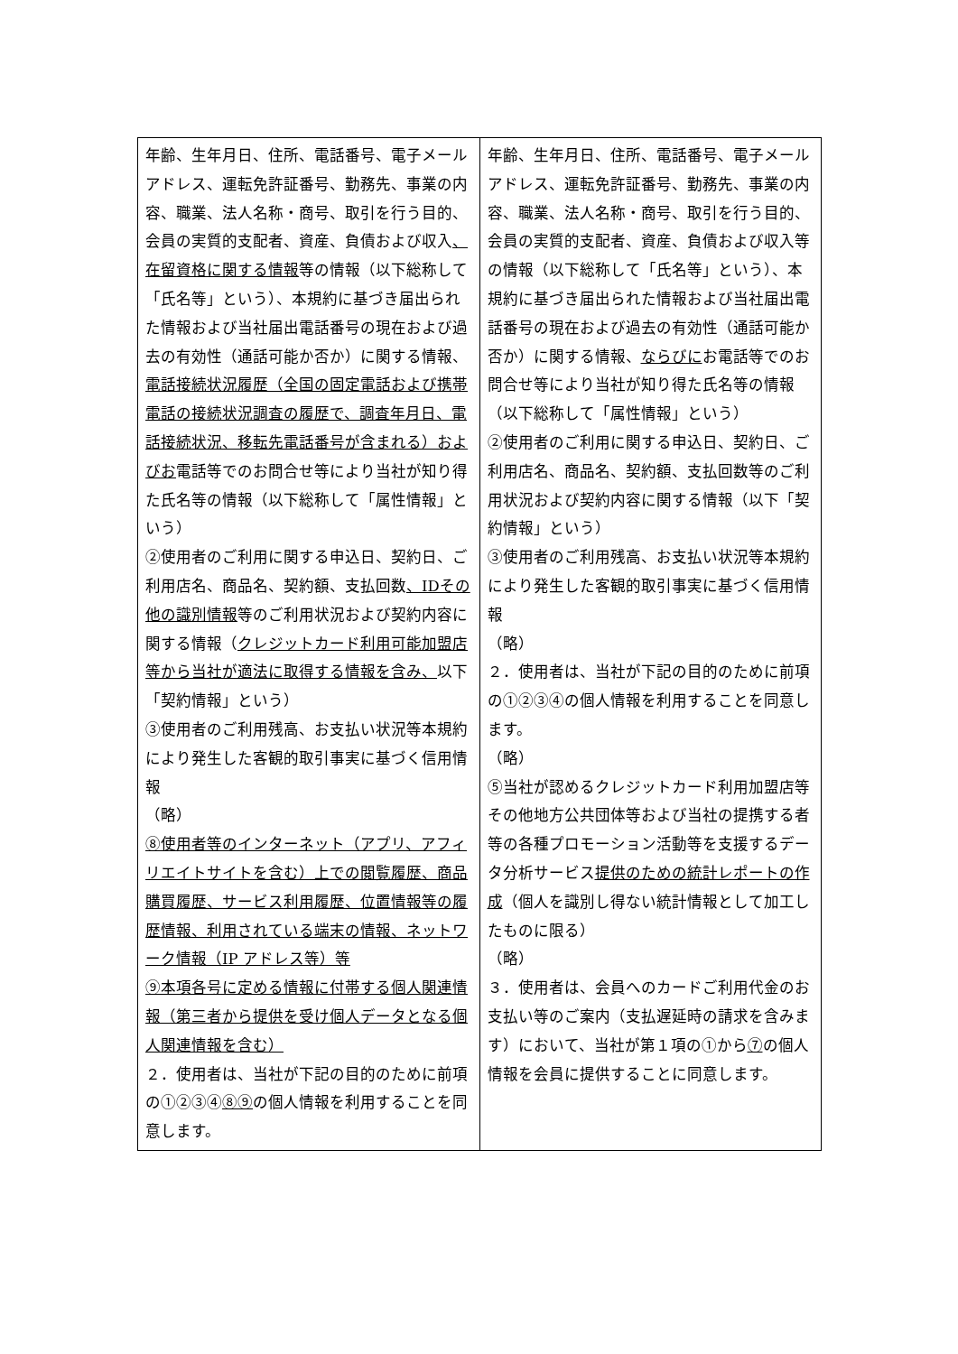| 年齢、生年月日、住所、電話番号、電子メールアドレス、運転免許証番号、勤務先、事業の内容、職業、法人名称・商号、取引を行う目的、会員の実質的支配者、資産、負債および収入 、在留資格に関する情報 等の情報（以下総称して「氏名等」という）、本規約に基づき届出られた情報および当社届出電話番号の現在および過去の有効性（通話可能か否か）に関する情報、 電話接続状況履歴（全国の固定電話および携帯電話の接続状況調査の履歴で、調査年月日、電話接続状況、移転先電話番号が含まれる）およびお 電話等でのお問合せ等により当社が知り得た氏名等の情報（以下総称して「属性情報」という） ②使用者のご利用に関する申込日、契約日、ご利用店名、商品名、契約額、支払回数 、IDその他の識別情報 等のご利用状況および契約内容に関する情報（ クレジットカード利用可能加盟店等から当社が適法に取得する情報を含み、 以下「契約情報」という） ③使用者のご利用残高、お支払い状況等本規約により発生した客観的取引事実に基づく信用情報 （略） ⑧使用者等のインターネット（アプリ、アフィリエイトサイトを含む）上での閲覧履歴、商品購買履歴、サービス利用履歴、位置情報等の履歴情報、利用されている端末の情報、ネットワーク情報（IP アドレス等）等 ⑨本項各号に定める情報に付帯する個人関連情報（第三者から提供を受け個人データとなる個人関連情報を含む） ２．使用者は、当社が下記の目的のために前項の①②③④ ⑧⑨ の個人情報を利用することを同意します。 | 年齢、生年月日、住所、電話番号、電子メールアドレス、運転免許証番号、勤務先、事業の内容、職業、法人名称・商号、取引を行う目的、会員の実質的支配者、資産、負債および収入等の情報（以下総称して「氏名等」という）、本規約に基づき届出られた情報および当社届出電話番号の現在および過去の有効性（通話可能か否か）に関する情報、 ならびに お電話等でのお問合せ等により当社が知り得た氏名等の情報（以下総称して「属性情報」という） ②使用者のご利用に関する申込日、契約日、ご利用店名、商品名、契約額、支払回数等のご利用状況および契約内容に関する情報（以下「契約情報」という） ③使用者のご利用残高、お支払い状況等本規約により発生した客観的取引事実に基づく信用情報 （略） ２．使用者は、当社が下記の目的のために前項の①②③④の個人情報を利用することを同意します。 （略） ⑤当社が認めるクレジットカード利用加盟店等その他地方公共団体等および当社の提携する者等の各種プロモーション活動等を支援するデータ分析サービス 提供のための統計レポートの作成 （個人を識別し得ない統計情報として加工したものに限る） （略） ３．使用者は、会員へのカードご利用代金のお支払い等のご案内（支払遅延時の請求を含みます）において、当社が第１項の①から ⑦ の個人情報を会員に提供することに同意します。 |